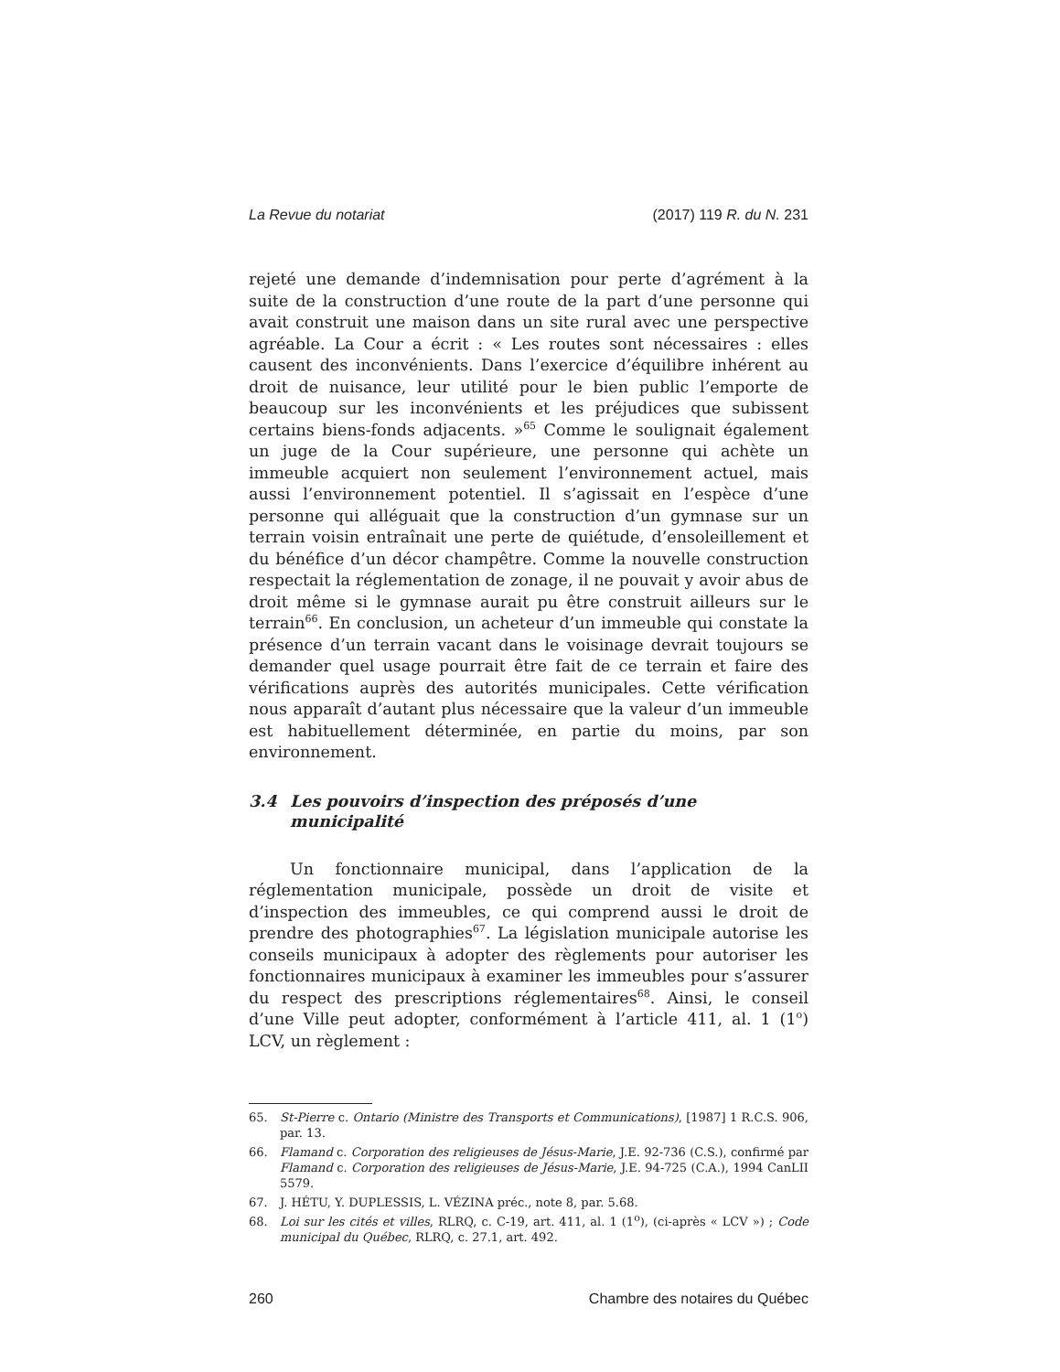La Revue du notariat (2017) 119 R. du N. 231
rejeté une demande d’indemnisation pour perte d’agrément à la suite de la construction d’une route de la part d’une personne qui avait construit une maison dans un site rural avec une perspective agréable. La Cour a écrit : « Les routes sont nécessaires : elles causent des inconvénients. Dans l’exercice d’équilibre inhérent au droit de nuisance, leur utilité pour le bien public l’emporte de beaucoup sur les inconvénients et les préjudices que subissent certains biens-fonds adjacents. »<sup>65</sup> Comme le soulignait également un juge de la Cour supérieure, une personne qui achète un immeuble acquiert non seulement l’environnement actuel, mais aussi l’environnement potentiel. Il s’agissait en l’espèce d’une personne qui alléguait que la construction d’un gymnase sur un terrain voisin entraînait une perte de quiétude, d’ensoleillement et du bénéfice d’un décor champêtre. Comme la nouvelle construction respectait la réglementation de zonage, il ne pouvait y avoir abus de droit même si le gymnase aurait pu être construit ailleurs sur le terrain<sup>66</sup>. En conclusion, un acheteur d’un immeuble qui constate la présence d’un terrain vacant dans le voisinage devrait toujours se demander quel usage pourrait être fait de ce terrain et faire des vérifications auprès des autorités municipales. Cette vérification nous apparaît d’autant plus nécessaire que la valeur d’un immeuble est habituellement déterminée, en partie du moins, par son environnement.
3.4 Les pouvoirs d’inspection des préposés d’une municipalité
Un fonctionnaire municipal, dans l’application de la réglementation municipale, possède un droit de visite et d’inspection des immeubles, ce qui comprend aussi le droit de prendre des photographies<sup>67</sup>. La législation municipale autorise les conseils municipaux à adopter des règlements pour autoriser les fonctionnaires municipaux à examiner les immeubles pour s’assurer du respect des prescriptions réglementaires<sup>68</sup>. Ainsi, le conseil d’une Ville peut adopter, conformément à l’article 411, al. 1 (1<sup>o</sup>) LCV, un règlement :
65. St-Pierre c. Ontario (Ministre des Transports et Communications), [1987] 1 R.C.S. 906, par. 13.
66. Flamand c. Corporation des religieuses de Jésus-Marie, J.E. 92-736 (C.S.), confirmé par Flamand c. Corporation des religieuses de Jésus-Marie, J.E. 94-725 (C.A.), 1994 CanLII 5579.
67. J. HÉTU, Y. DUPLESSIS, L. VÉZINA préc., note 8, par. 5.68.
68. Loi sur les cités et villes, RLRQ, c. C-19, art. 411, al. 1 (1<sup>o</sup>), (ci-après « LCV ») ; Code municipal du Québec, RLRQ, c. 27.1, art. 492.
260 Chambre des notaires du Québec